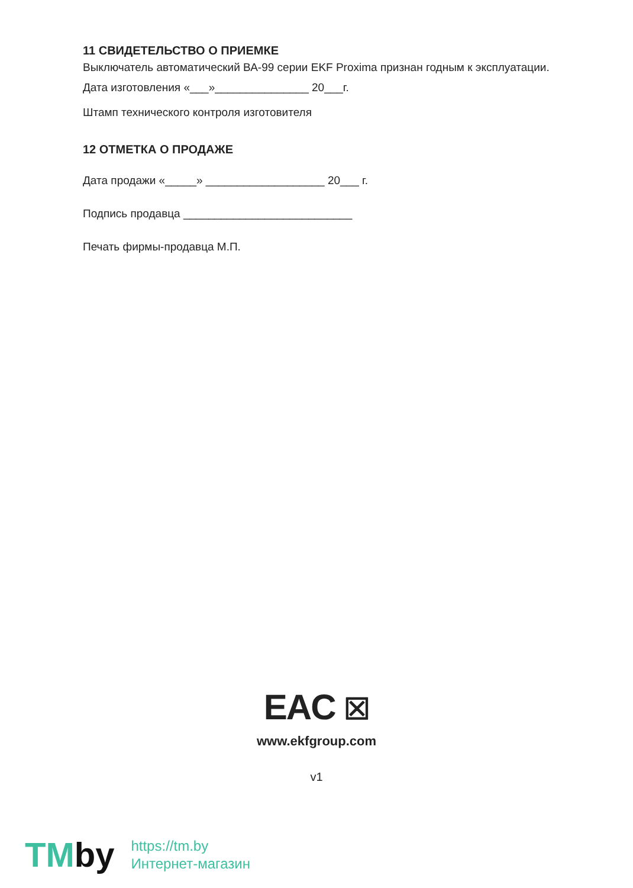11 СВИДЕТЕЛЬСТВО О ПРИЕМКЕ
Выключатель автоматический ВА-99 серии EKF Proxima признан годным к эксплуатации.
Дата изготовления «___»_______________ 20___г.
Штамп технического контроля изготовителя
12 ОТМЕТКА О ПРОДАЖЕ
Дата продажи «_____» ___________________ 20___ г.
Подпись продавца ___________________________
Печать фирмы-продавца М.П.
EAC ☒
www.ekfgroup.com
v1
TMby
https://tm.by
Интернет-магазин